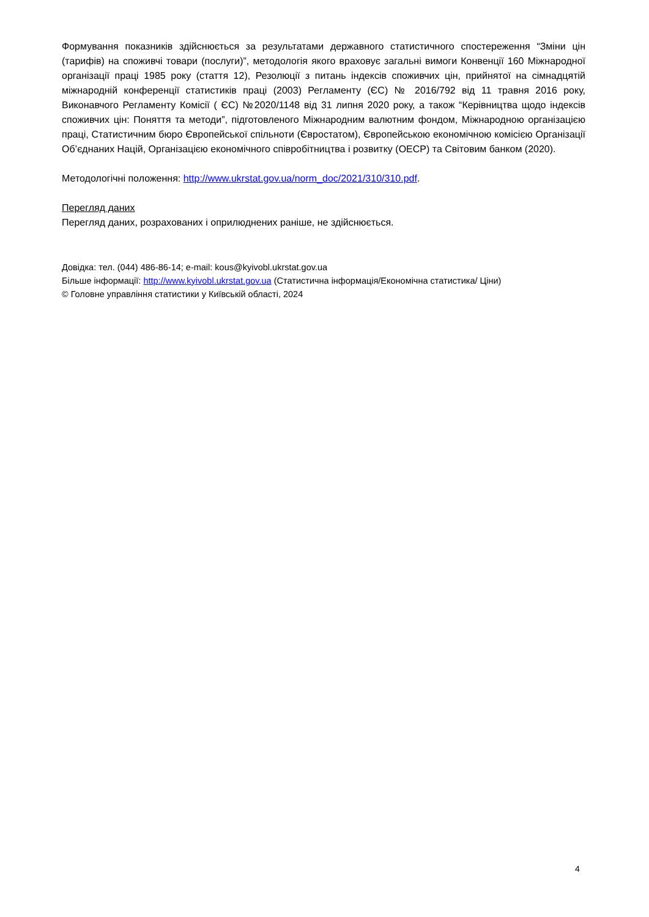Формування показників здійснюється за результатами державного статистичного спостереження “Зміни цін (тарифів) на споживчі товари (послуги)”, методологія якого враховує загальні вимоги Конвенції 160 Міжнародної організації праці 1985 року (стаття 12), Резолюції з питань індексів споживчих цін, прийнятої на сімнадцятій міжнародній конференції статистиків праці (2003) Регламенту (ЄС) № 2016/792 від 11 травня 2016 року, Виконавчого Регламенту Комісії ( ЄС) №2020/1148 від 31 липня 2020 року, а також “Керівництва щодо індексів споживчих цін: Поняття та методи”, підготовленого Міжнародним валютним фондом, Міжнародною організацією праці, Статистичним бюро Європейської спільноти (Євростатом), Європейською економічною комісією Організації Об’єднаних Націй, Організацією економічного співробітництва і розвитку (ОЕСР) та Світовим банком (2020).
Методологічні положення: http://www.ukrstat.gov.ua/norm_doc/2021/310/310.pdf.
Перегляд даних
Перегляд даних, розрахованих і оприлюднених раніше, не здійснюється.
Довідка: тел. (044) 486-86-14; e-mail: kous@kyivobl.ukrstat.gov.ua
Більше інформації: http://www.kyivobl.ukrstat.gov.ua (Статистична інформація/Економічна статистика/ Ціни)
© Головне управління статистики у Київській області, 2024
4